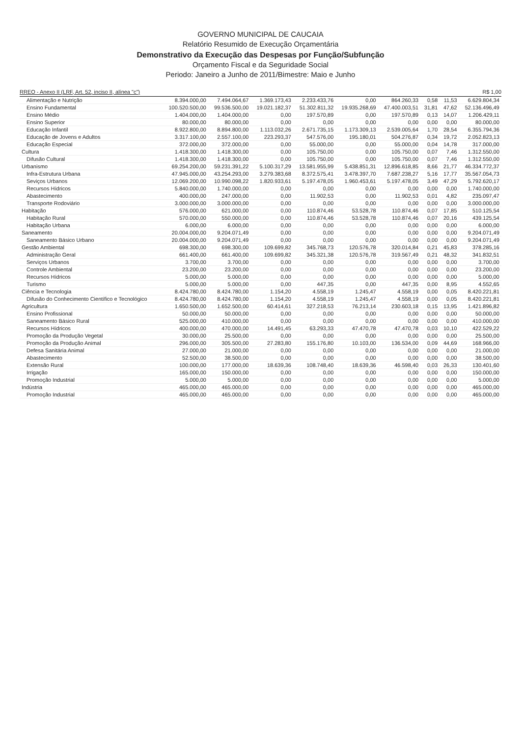GOVERNO MUNICIPAL DE CAUCAIA
Relatório Resumido de Execução Orçamentária
Demonstrativo da Execução das Despesas por Função/Subfunção
Orçamento Fiscal e da Seguridade Social
Periodo: Janeiro a Junho de 2011/Bimestre: Maio e Junho
RREO - Anexo II (LRF, Art. 52, inciso II, alínea "c") R$ 1,00
| Alimentação e Nutrição | 8.394.000,00 | 7.494.064,67 | 1.369.173,43 | 2.233.433,76 | 0,00 | 864.260,33 | 0,58 | 11,53 | 6.629.804,34 |
| Ensino Fundamental | 100.520.500,00 | 99.536.500,00 | 19.021.182,37 | 51.302.811,32 | 19.935.268,69 | 47.400.003,51 | 31,81 | 47,62 | 52.136.496,49 |
| Ensino Médio | 1.404.000,00 | 1.404.000,00 | 0,00 | 197.570,89 | 0,00 | 197.570,89 | 0,13 | 14,07 | 1.206.429,11 |
| Ensino Superior | 80.000,00 | 80.000,00 | 0,00 | 0,00 | 0,00 | 0,00 | 0,00 | 0,00 | 80.000,00 |
| Educação Infantil | 8.922.800,00 | 8.894.800,00 | 1.113.032,26 | 2.671.735,15 | 1.173.309,13 | 2.539.005,64 | 1,70 | 28,54 | 6.355.794,36 |
| Educação de Jovens e Adultos | 3.317.100,00 | 2.557.100,00 | 223.293,37 | 547.576,00 | 195.180,01 | 504.276,87 | 0,34 | 19,72 | 2.052.823,13 |
| Educação Especial | 372.000,00 | 372.000,00 | 0,00 | 55.000,00 | 0,00 | 55.000,00 | 0,04 | 14,78 | 317.000,00 |
| Cultura | 1.418.300,00 | 1.418.300,00 | 0,00 | 105.750,00 | 0,00 | 105.750,00 | 0,07 | 7,46 | 1.312.550,00 |
| Difusão Cultural | 1.418.300,00 | 1.418.300,00 | 0,00 | 105.750,00 | 0,00 | 105.750,00 | 0,07 | 7,46 | 1.312.550,00 |
| Urbanismo | 69.254.200,00 | 59.231.391,22 | 5.100.317,29 | 13.581.955,99 | 5.438.851,31 | 12.896.618,85 | 8,66 | 21,77 | 46.334.772,37 |
| Infra-Estrutura Urbana | 47.945.000,00 | 43.254.293,00 | 3.279.383,68 | 8.372.575,41 | 3.478.397,70 | 7.687.238,27 | 5,16 | 17,77 | 35.567.054,73 |
| Seviços Urbanos | 12.069.200,00 | 10.990.098,22 | 1.820.933,61 | 5.197.478,05 | 1.960.453,61 | 5.197.478,05 | 3,49 | 47,29 | 5.792.620,17 |
| Recursos Hídricos | 5.840.000,00 | 1.740.000,00 | 0,00 | 0,00 | 0,00 | 0,00 | 0,00 | 0,00 | 1.740.000,00 |
| Abastecimento | 400.000,00 | 247.000,00 | 0,00 | 11.902,53 | 0,00 | 11.902,53 | 0,01 | 4,82 | 235.097,47 |
| Transporte Rodoviário | 3.000.000,00 | 3.000.000,00 | 0,00 | 0,00 | 0,00 | 0,00 | 0,00 | 0,00 | 3.000.000,00 |
| Habitação | 576.000,00 | 621.000,00 | 0,00 | 110.874,46 | 53.528,78 | 110.874,46 | 0,07 | 17,85 | 510.125,54 |
| Habitação Rural | 570.000,00 | 550.000,00 | 0,00 | 110.874,46 | 53.528,78 | 110.874,46 | 0,07 | 20,16 | 439.125,54 |
| Habitação Urbana | 6.000,00 | 6.000,00 | 0,00 | 0,00 | 0,00 | 0,00 | 0,00 | 0,00 | 6.000,00 |
| Saneamento | 20.004.000,00 | 9.204.071,49 | 0,00 | 0,00 | 0,00 | 0,00 | 0,00 | 0,00 | 9.204.071,49 |
| Saneamento Básico Urbano | 20.004.000,00 | 9.204.071,49 | 0,00 | 0,00 | 0,00 | 0,00 | 0,00 | 0,00 | 9.204.071,49 |
| Gestão Ambiental | 698.300,00 | 698.300,00 | 109.699,82 | 345.768,73 | 120.576,78 | 320.014,84 | 0,21 | 45,83 | 378.285,16 |
| Administração Geral | 661.400,00 | 661.400,00 | 109.699,82 | 345.321,38 | 120.576,78 | 319.567,49 | 0,21 | 48,32 | 341.832,51 |
| Serviços Urbanos | 3.700,00 | 3.700,00 | 0,00 | 0,00 | 0,00 | 0,00 | 0,00 | 0,00 | 3.700,00 |
| Controle Ambiental | 23.200,00 | 23.200,00 | 0,00 | 0,00 | 0,00 | 0,00 | 0,00 | 0,00 | 23.200,00 |
| Recursos Hídricos | 5.000,00 | 5.000,00 | 0,00 | 0,00 | 0,00 | 0,00 | 0,00 | 0,00 | 5.000,00 |
| Turismo | 5.000,00 | 5.000,00 | 0,00 | 447,35 | 0,00 | 447,35 | 0,00 | 8,95 | 4.552,65 |
| Ciência e Tecnologia | 8.424.780,00 | 8.424.780,00 | 1.154,20 | 4.558,19 | 1.245,47 | 4.558,19 | 0,00 | 0,05 | 8.420.221,81 |
| Difusão do Conhecimento Científico e Tecnológico | 8.424.780,00 | 8.424.780,00 | 1.154,20 | 4.558,19 | 1.245,47 | 4.558,19 | 0,00 | 0,05 | 8.420.221,81 |
| Agricultura | 1.650.500,00 | 1.652.500,00 | 60.414,61 | 327.218,53 | 76.213,14 | 230.603,18 | 0,15 | 13,95 | 1.421.896,82 |
| Ensino Profissional | 50.000,00 | 50.000,00 | 0,00 | 0,00 | 0,00 | 0,00 | 0,00 | 0,00 | 50.000,00 |
| Saneamento Básico Rural | 525.000,00 | 410.000,00 | 0,00 | 0,00 | 0,00 | 0,00 | 0,00 | 0,00 | 410.000,00 |
| Recursos Hídricos | 400.000,00 | 470.000,00 | 14.491,45 | 63.293,33 | 47.470,78 | 47.470,78 | 0,03 | 10,10 | 422.529,22 |
| Promoção da Produção Vegetal | 30.000,00 | 25.500,00 | 0,00 | 0,00 | 0,00 | 0,00 | 0,00 | 0,00 | 25.500,00 |
| Promoção da Produção Animal | 296.000,00 | 305.500,00 | 27.283,80 | 155.176,80 | 10.103,00 | 136.534,00 | 0,09 | 44,69 | 168.966,00 |
| Defesa Sanitária Animal | 27.000,00 | 21.000,00 | 0,00 | 0,00 | 0,00 | 0,00 | 0,00 | 0,00 | 21.000,00 |
| Abastecimento | 52.500,00 | 38.500,00 | 0,00 | 0,00 | 0,00 | 0,00 | 0,00 | 0,00 | 38.500,00 |
| Extensão Rural | 100.000,00 | 177.000,00 | 18.639,36 | 108.748,40 | 18.639,36 | 46.598,40 | 0,03 | 26,33 | 130.401,60 |
| Irrigação | 165.000,00 | 150.000,00 | 0,00 | 0,00 | 0,00 | 0,00 | 0,00 | 0,00 | 150.000,00 |
| Promoção Industrial | 5.000,00 | 5.000,00 | 0,00 | 0,00 | 0,00 | 0,00 | 0,00 | 0,00 | 5.000,00 |
| Indústria | 465.000,00 | 465.000,00 | 0,00 | 0,00 | 0,00 | 0,00 | 0,00 | 0,00 | 465.000,00 |
| Promoção Industrial | 465.000,00 | 465.000,00 | 0,00 | 0,00 | 0,00 | 0,00 | 0,00 | 0,00 | 465.000,00 |